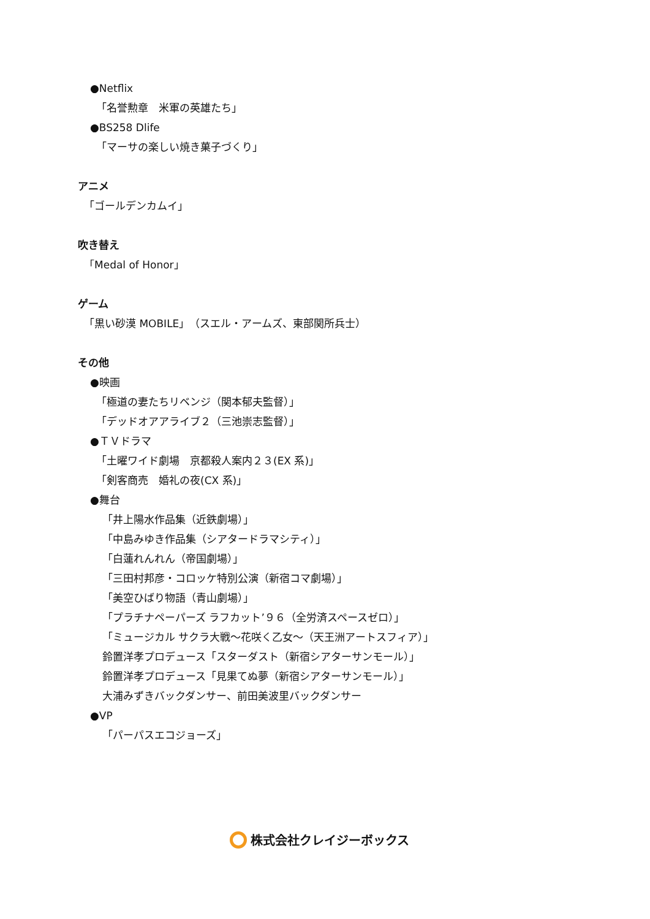●Netflix
「名誉勲章　米軍の英雄たち」
●BS258 Dlife
「マーサの楽しい焼き菓子づくり」
アニメ
「ゴールデンカムイ」
吹き替え
「Medal of Honor」
ゲーム
「黒い砂漠 MOBILE」（スエル・アームズ、東部関所兵士）
その他
●映画
「極道の妻たちリベンジ（関本郁夫監督）」
「デッドオアアライブ２（三池崇志監督）」
●ＴＶドラマ
「土曜ワイド劇場　京都殺人案内２３(EX 系)」
「剣客商売　婚礼の夜(CX 系)」
●舞台
「井上陽水作品集（近鉄劇場）」
「中島みゆき作品集（シアタードラマシティ）」
「白蓮れんれん（帝国劇場）」
「三田村邦彦・コロッケ特別公演（新宿コマ劇場）」
「美空ひばり物語（青山劇場）」
「プラチナペーパーズ ラフカット’９６（全労済スペースゼロ）」
「ミュージカル サクラ大戦～花咲く乙女～（天王洲アートスフィア）」
鈴置洋孝プロデュース「スターダスト（新宿シアターサンモール）」
鈴置洋孝プロデュース「見果てぬ夢（新宿シアターサンモール）」
大浦みずきバックダンサー、前田美波里バックダンサー
●VP
「パーパスエコジョーズ」
株式会社クレイジーボックス